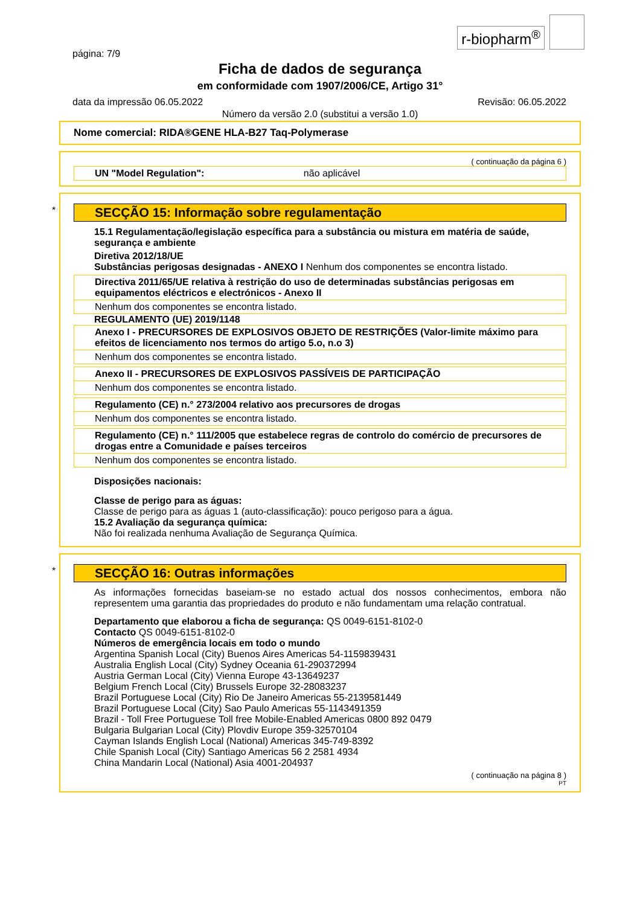r-biopharm<sup>®</sup>
página: 7/9
Ficha de dados de segurança
em conformidade com 1907/2006/CE, Artigo 31°
data da impressão 06.05.2022 Revisão: 06.05.2022
Número da versão 2.0 (substitui a versão 1.0)
Nome comercial: RIDA®GENE HLA-B27 Taq-Polymerase
( continuação da página 6 )
UN "Model Regulation": não aplicável
*
SECÇÃO 15: Informação sobre regulamentação
15.1 Regulamentação/legislação específica para a substância ou mistura em matéria de saúde, segurança e ambiente
Diretiva 2012/18/UE
Substâncias perigosas designadas - ANEXO I Nenhum dos componentes se encontra listado.
Directiva 2011/65/UE relativa à restrição do uso de determinadas substâncias perigosas em equipamentos eléctricos e electrónicos - Anexo II
Nenhum dos componentes se encontra listado.
REGULAMENTO (UE) 2019/1148
Anexo I - PRECURSORES DE EXPLOSIVOS OBJETO DE RESTRIÇÕES (Valor-limite máximo para efeitos de licenciamento nos termos do artigo 5.o, n.o 3)
Nenhum dos componentes se encontra listado.
Anexo II - PRECURSORES DE EXPLOSIVOS PASSÍVEIS DE PARTICIPAÇÃO
Nenhum dos componentes se encontra listado.
Regulamento (CE) n.° 273/2004 relativo aos precursores de drogas
Nenhum dos componentes se encontra listado.
Regulamento (CE) n.° 111/2005 que estabelece regras de controlo do comércio de precursores de drogas entre a Comunidade e países terceiros
Nenhum dos componentes se encontra listado.
Disposições nacionais:
Classe de perigo para as águas:
Classe de perigo para as águas 1 (auto-classificação): pouco perigoso para a água.
15.2 Avaliação da segurança química:
Não foi realizada nenhuma Avaliação de Segurança Química.
*
SECÇÃO 16: Outras informações
As informações fornecidas baseiam-se no estado actual dos nossos conhecimentos, embora não representem uma garantia das propriedades do produto e não fundamentam uma relação contratual.
Departamento que elaborou a ficha de segurança: QS 0049-6151-8102-0
Contacto QS 0049-6151-8102-0
Números de emergência locais em todo o mundo
Argentina Spanish Local (City) Buenos Aires Americas 54-1159839431
Australia English Local (City) Sydney Oceania 61-290372994
Austria German Local (City) Vienna Europe 43-13649237
Belgium French Local (City) Brussels Europe 32-28083237
Brazil Portuguese Local (City) Rio De Janeiro Americas 55-2139581449
Brazil Portuguese Local (City) Sao Paulo Americas 55-1143491359
Brazil - Toll Free Portuguese Toll free Mobile-Enabled Americas 0800 892 0479
Bulgaria Bulgarian Local (City) Plovdiv Europe 359-32570104
Cayman Islands English Local (National) Americas 345-749-8392
Chile Spanish Local (City) Santiago Americas 56 2 2581 4934
China Mandarin Local (National) Asia 4001-204937
( continuação na página 8 )
PT